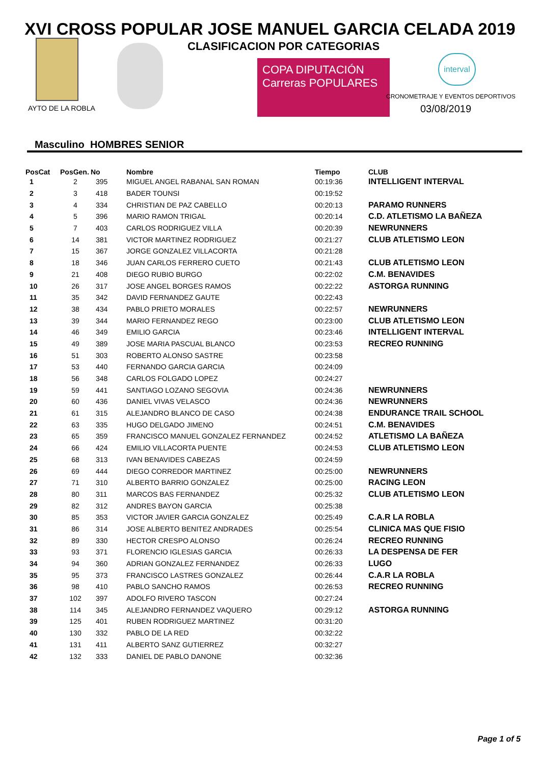XVI CROSS POPULAR JOSE MANUEL GARCIA CELADA 2019
CLASIFICACION POR CATEGORIAS
AYTO DE LA ROBLA
COPA DIPUTACIÓN Carreras POPULARES
interval
CRONOMETRAJE Y EVENTOS DEPORTIVOS
03/08/2019
Masculino HOMBRES SENIOR
| PosCat | PosGen. | No | Nombre | Tiempo | CLUB |
| --- | --- | --- | --- | --- | --- |
| 1 | 2 | 395 | MIGUEL ANGEL RABANAL SAN ROMAN | 00:19:36 | INTELLIGENT INTERVAL |
| 2 | 3 | 418 | BADER TOUNSI | 00:19:52 | |
| 3 | 4 | 334 | CHRISTIAN DE PAZ CABELLO | 00:20:13 | PARAMO RUNNERS |
| 4 | 5 | 396 | MARIO RAMON TRIGAL | 00:20:14 | C.D. ATLETISMO LA BAÑEZA |
| 5 | 7 | 403 | CARLOS RODRIGUEZ VILLA | 00:20:39 | NEWRUNNERS |
| 6 | 14 | 381 | VICTOR MARTINEZ RODRIGUEZ | 00:21:27 | CLUB ATLETISMO LEON |
| 7 | 15 | 367 | JORGE GONZALEZ VILLACORTA | 00:21:28 | |
| 8 | 18 | 346 | JUAN CARLOS FERRERO CUETO | 00:21:43 | CLUB ATLETISMO LEON |
| 9 | 21 | 408 | DIEGO RUBIO BURGO | 00:22:02 | C.M. BENAVIDES |
| 10 | 26 | 317 | JOSE ANGEL BORGES RAMOS | 00:22:22 | ASTORGA RUNNING |
| 11 | 35 | 342 | DAVID FERNANDEZ GAUTE | 00:22:43 | |
| 12 | 38 | 434 | PABLO PRIETO MORALES | 00:22:57 | NEWRUNNERS |
| 13 | 39 | 344 | MARIO FERNANDEZ REGO | 00:23:00 | CLUB ATLETISMO LEON |
| 14 | 46 | 349 | EMILIO GARCIA | 00:23:46 | INTELLIGENT INTERVAL |
| 15 | 49 | 389 | JOSE MARIA PASCUAL BLANCO | 00:23:53 | RECREO RUNNING |
| 16 | 51 | 303 | ROBERTO ALONSO SASTRE | 00:23:58 | |
| 17 | 53 | 440 | FERNANDO GARCIA GARCIA | 00:24:09 | |
| 18 | 56 | 348 | CARLOS FOLGADO LOPEZ | 00:24:27 | |
| 19 | 59 | 441 | SANTIAGO LOZANO SEGOVIA | 00:24:36 | NEWRUNNERS |
| 20 | 60 | 436 | DANIEL VIVAS VELASCO | 00:24:36 | NEWRUNNERS |
| 21 | 61 | 315 | ALEJANDRO BLANCO DE CASO | 00:24:38 | ENDURANCE TRAIL SCHOOL |
| 22 | 63 | 335 | HUGO DELGADO JIMENO | 00:24:51 | C.M. BENAVIDES |
| 23 | 65 | 359 | FRANCISCO MANUEL GONZALEZ FERNANDEZ | 00:24:52 | ATLETISMO LA BAÑEZA |
| 24 | 66 | 424 | EMILIO VILLACORTA PUENTE | 00:24:53 | CLUB ATLETISMO LEON |
| 25 | 68 | 313 | IVAN BENAVIDES CABEZAS | 00:24:59 | |
| 26 | 69 | 444 | DIEGO CORREDOR MARTINEZ | 00:25:00 | NEWRUNNERS |
| 27 | 71 | 310 | ALBERTO BARRIO GONZALEZ | 00:25:00 | RACING LEON |
| 28 | 80 | 311 | MARCOS BAS FERNANDEZ | 00:25:32 | CLUB ATLETISMO LEON |
| 29 | 82 | 312 | ANDRES BAYON GARCIA | 00:25:38 | |
| 30 | 85 | 353 | VICTOR JAVIER GARCIA GONZALEZ | 00:25:49 | C.A.R LA ROBLA |
| 31 | 86 | 314 | JOSE ALBERTO BENITEZ ANDRADES | 00:25:54 | CLINICA MAS QUE FISIO |
| 32 | 89 | 330 | HECTOR CRESPO ALONSO | 00:26:24 | RECREO RUNNING |
| 33 | 93 | 371 | FLORENCIO IGLESIAS GARCIA | 00:26:33 | LA DESPENSA DE FER |
| 34 | 94 | 360 | ADRIAN GONZALEZ FERNANDEZ | 00:26:33 | LUGO |
| 35 | 95 | 373 | FRANCISCO LASTRES GONZALEZ | 00:26:44 | C.A.R LA ROBLA |
| 36 | 98 | 410 | PABLO SANCHO RAMOS | 00:26:53 | RECREO RUNNING |
| 37 | 102 | 397 | ADOLFO RIVERO TASCON | 00:27:24 | |
| 38 | 114 | 345 | ALEJANDRO FERNANDEZ VAQUERO | 00:29:12 | ASTORGA RUNNING |
| 39 | 125 | 401 | RUBEN RODRIGUEZ MARTINEZ | 00:31:20 | |
| 40 | 130 | 332 | PABLO DE LA RED | 00:32:22 | |
| 41 | 131 | 411 | ALBERTO SANZ GUTIERREZ | 00:32:27 | |
| 42 | 132 | 333 | DANIEL DE PABLO DANONE | 00:32:36 | |
Page 1 of 5